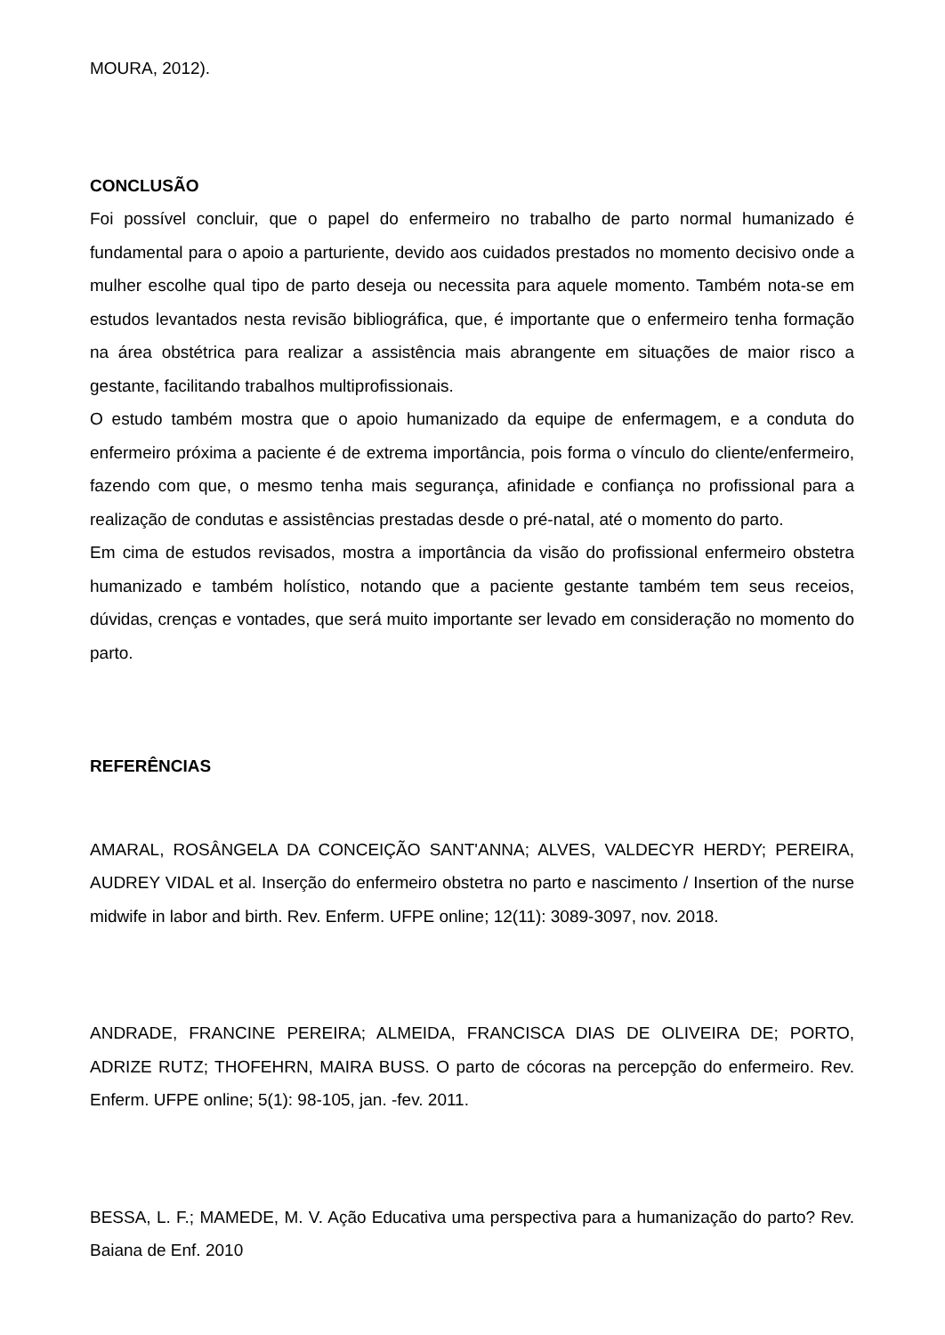MOURA, 2012).
CONCLUSÃO
Foi possível concluir, que o papel do enfermeiro no trabalho de parto normal humanizado é fundamental para o apoio a parturiente, devido aos cuidados prestados no momento decisivo onde a mulher escolhe qual tipo de parto deseja ou necessita para aquele momento. Também nota-se em estudos levantados nesta revisão bibliográfica, que, é importante que o enfermeiro tenha formação na área obstétrica para realizar a assistência mais abrangente em situações de maior risco a gestante, facilitando trabalhos multiprofissionais.
O estudo também mostra que o apoio humanizado da equipe de enfermagem, e a conduta do enfermeiro próxima a paciente é de extrema importância, pois forma o vínculo do cliente/enfermeiro, fazendo com que, o mesmo tenha mais segurança, afinidade e confiança no profissional para a realização de condutas e assistências prestadas desde o pré-natal, até o momento do parto.
Em cima de estudos revisados, mostra a importância da visão do profissional enfermeiro obstetra humanizado e também holístico, notando que a paciente gestante também tem seus receios, dúvidas, crenças e vontades, que será muito importante ser levado em consideração no momento do parto.
REFERÊNCIAS
AMARAL, ROSÂNGELA DA CONCEIÇÃO SANT'ANNA; ALVES, VALDECYR HERDY; PEREIRA, AUDREY VIDAL et al. Inserção do enfermeiro obstetra no parto e nascimento / Insertion of the nurse midwife in labor and birth. Rev. Enferm. UFPE online; 12(11): 3089-3097, nov. 2018.
ANDRADE, FRANCINE PEREIRA; ALMEIDA, FRANCISCA DIAS DE OLIVEIRA DE; PORTO, ADRIZE RUTZ; THOFEHRN, MAIRA BUSS. O parto de cócoras na percepção do enfermeiro. Rev. Enferm. UFPE online; 5(1): 98-105, jan. -fev. 2011.
BESSA, L. F.; MAMEDE, M. V. Ação Educativa uma perspectiva para a humanização do parto? Rev. Baiana de Enf. 2010